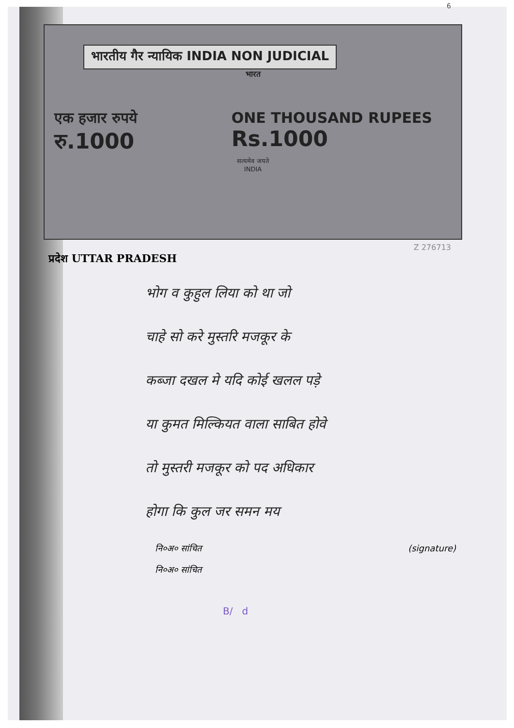6
भारतीय गैर न्यायिक INDIA NON JUDICIAL
भारत
एक हजार रुपये
रु.1000
ONE THOUSAND RUPEES
Rs.1000
सत्यमेव जयते
INDIA
Z 276713
प्रदेश UTTAR PRADESH
भोग व कुहुल लिया को था जो
चाहे सो करे मुस्तरि मजकूर के
कब्जा दखल मे यदि कोई खलल पड़े
या कुमत मिल्कियत वाला साबित होवे
तो मुस्तरी मजकूर को पद अधिकार
होगा कि कुल जर समन मय
नि०अ० सांचित (signature)
नि०अ० सांचित
B/ d